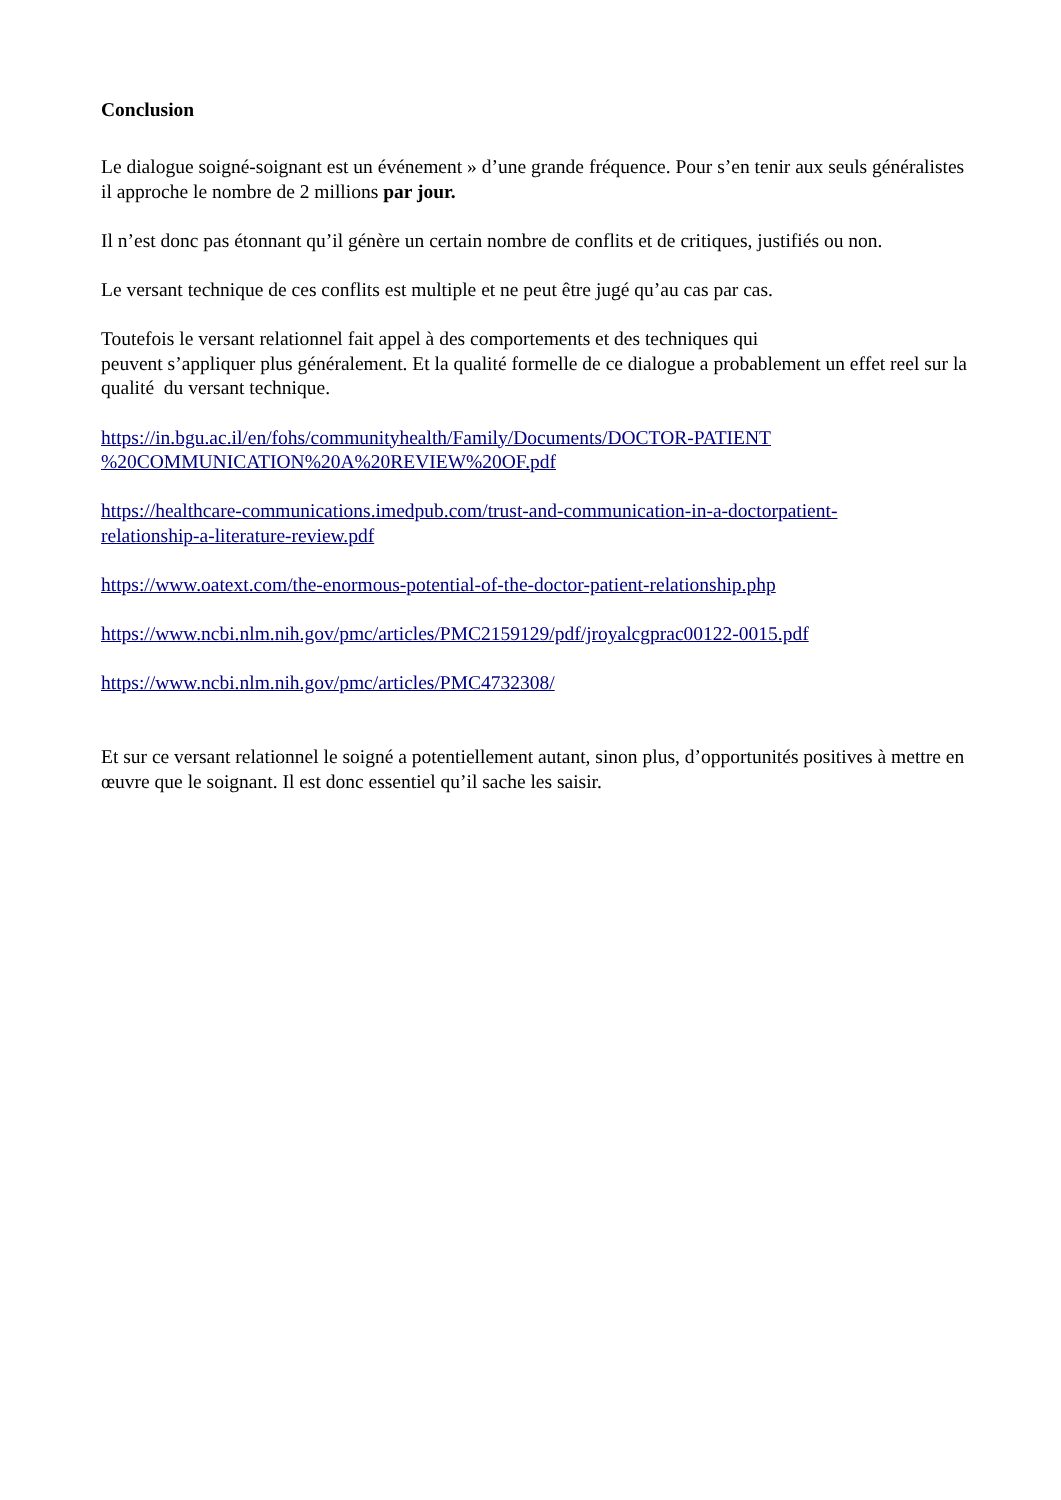Conclusion
Le dialogue soigné-soignant est un événement » d’une grande fréquence. Pour s’en tenir aux seuls généralistes il approche le nombre de 2 millions par jour.
Il n’est donc pas étonnant qu’il génère un certain nombre de conflits et de critiques, justifiés ou non.
Le versant technique de ces conflits est multiple et ne peut être jugé qu’au cas par cas.
Toutefois le versant relationnel fait appel à des comportements et des techniques qui
peuvent s’appliquer plus généralement. Et la qualité formelle de ce dialogue a probablement un effet reel sur la qualité du versant technique.
https://in.bgu.ac.il/en/fohs/communityhealth/Family/Documents/DOCTOR-PATIENT
%20COMMUNICATION%20A%20REVIEW%20OF.pdf
https://healthcare-communications.imedpub.com/trust-and-communication-in-a-doctorpatient-
relationship-a-literature-review.pdf
https://www.oatext.com/the-enormous-potential-of-the-doctor-patient-relationship.php
https://www.ncbi.nlm.nih.gov/pmc/articles/PMC2159129/pdf/jroyalcgprac00122-0015.pdf
https://www.ncbi.nlm.nih.gov/pmc/articles/PMC4732308/
Et sur ce versant relationnel le soigné a potentiellement autant, sinon plus, d’opportunités positives à mettre en œuvre que le soignant. Il est donc essentiel qu’il sache les saisir.